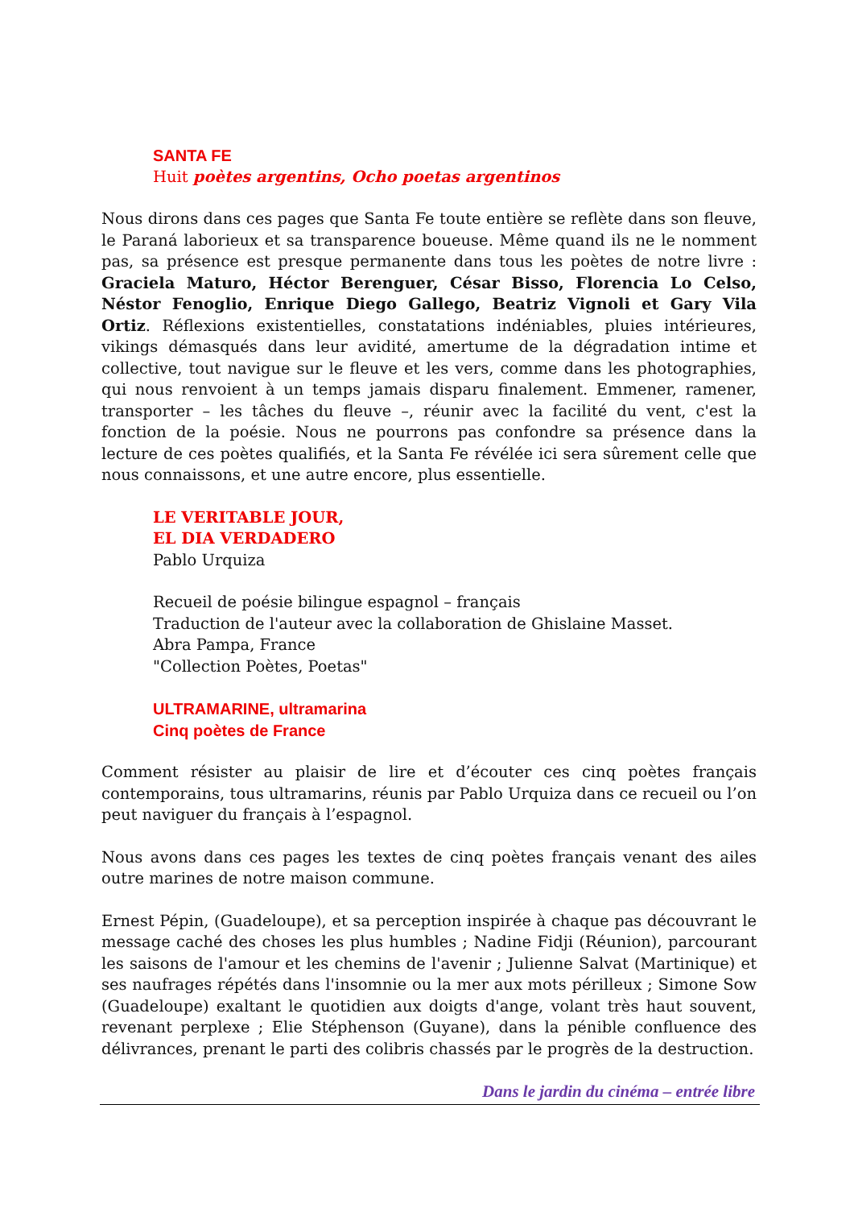SANTA FE
Huit poètes argentins, Ocho poetas argentinos
Nous dirons dans ces pages que Santa Fe toute entière se reflète dans son fleuve, le Paraná laborieux et sa transparence boueuse. Même quand ils ne le nomment pas, sa présence est presque permanente dans tous les poètes de notre livre : Graciela Maturo, Héctor Berenguer, César Bisso, Florencia Lo Celso, Néstor Fenoglio, Enrique Diego Gallego, Beatriz Vignoli et Gary Vila Ortiz. Réflexions existentielles, constatations indéniables, pluies intérieures, vikings démasqués dans leur avidité, amertume de la dégradation intime et collective, tout navigue sur le fleuve et les vers, comme dans les photographies, qui nous renvoient à un temps jamais disparu finalement. Emmener, ramener, transporter – les tâches du fleuve –, réunir avec la facilité du vent, c'est la fonction de la poésie. Nous ne pourrons pas confondre sa présence dans la lecture de ces poètes qualifiés, et la Santa Fe révélée ici sera sûrement celle que nous connaissons, et une autre encore, plus essentielle.
LE VERITABLE JOUR,
EL DIA VERDADERO
Pablo Urquiza
Recueil de poésie bilingue espagnol – français
Traduction de l'auteur avec la collaboration de Ghislaine Masset.
Abra Pampa, France
"Collection Poètes, Poetas"
ULTRAMARINE, ultramarina
Cinq poètes de France
Comment résister au plaisir de lire et d’écouter ces cinq poètes français contemporains, tous ultramarins, réunis par Pablo Urquiza dans ce recueil ou l’on peut naviguer du français à l’espagnol.
Nous avons dans ces pages les textes de cinq poètes français venant des ailes outre marines de notre maison commune.
Ernest Pépin, (Guadeloupe), et sa perception inspirée à chaque pas découvrant le message caché des choses les plus humbles ; Nadine Fidji (Réunion), parcourant les saisons de l'amour et les chemins de l'avenir ; Julienne Salvat (Martinique) et ses naufrages répétés dans l'insomnie ou la mer aux mots périlleux ; Simone Sow (Guadeloupe) exaltant le quotidien aux doigts d'ange, volant très haut souvent, revenant perplexe ; Elie Stéphenson (Guyane), dans la pénible confluence des délivrances, prenant le parti des colibris chassés par le progrès de la destruction.
Dans le jardin du cinéma – entrée libre